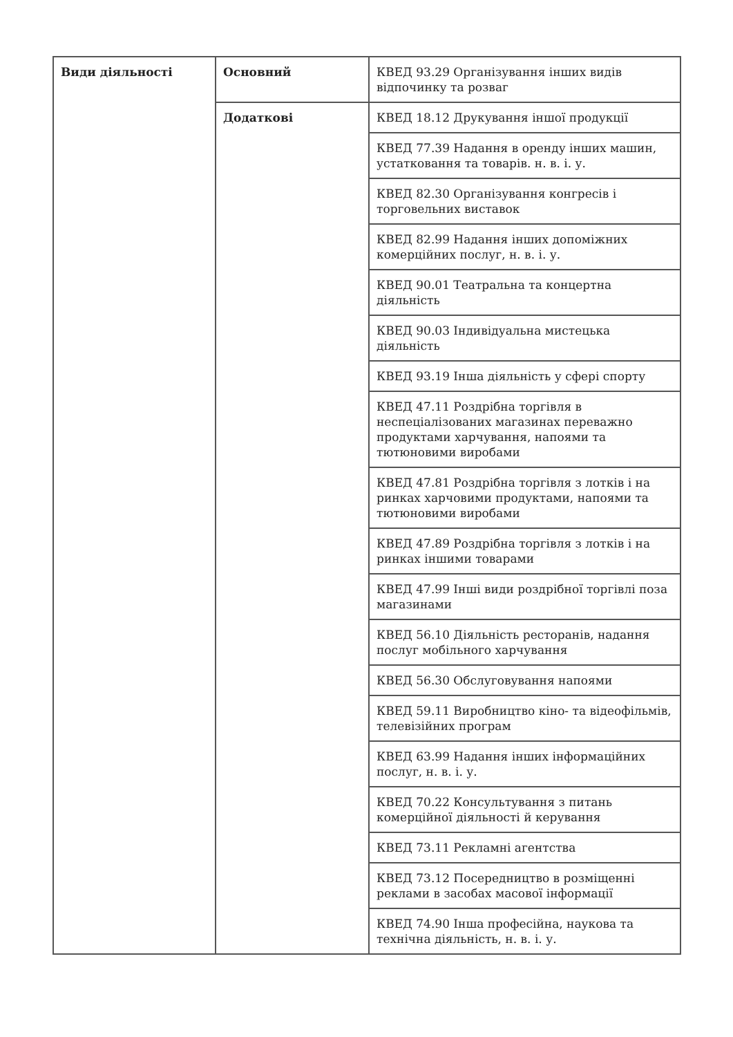| Види діяльності | Основний | КВЕД 93.29 Організування інших видів відпочинку та розваг |
| | Додаткові | КВЕД 18.12 Друкування іншої продукції |
| | | КВЕД 77.39 Надання в оренду інших машин, устатковання та товарів. н. в. і. у. |
| | | КВЕД 82.30 Організування конгресів і торговельних виставок |
| | | КВЕД 82.99 Надання інших допоміжних комерційних послуг, н. в. і. у. |
| | | КВЕД 90.01 Театральна та концертна діяльність |
| | | КВЕД 90.03 Індивідуальна мистецька діяльність |
| | | КВЕД 93.19 Інша діяльність у сфері спорту |
| | | КВЕД 47.11 Роздрібна торгівля в неспеціалізованих магазинах переважно продуктами харчування, напоями та тютюновими виробами |
| | | КВЕД 47.81 Роздрібна торгівля з лотків і на ринках харчовими продуктами, напоями та тютюновими виробами |
| | | КВЕД 47.89 Роздрібна торгівля з лотків і на ринках іншими товарами |
| | | КВЕД 47.99 Інші види роздрібної торгівлі поза магазинами |
| | | КВЕД 56.10 Діяльність ресторанів, надання послуг мобільного харчування |
| | | КВЕД 56.30 Обслуговування напоями |
| | | КВЕД 59.11 Виробництво кіно- та відеофільмів, телевізійних програм |
| | | КВЕД 63.99 Надання інших інформаційних послуг, н. в. і. у. |
| | | КВЕД 70.22 Консультування з питань комерційної діяльності й керування |
| | | КВЕД 73.11 Рекламні агентства |
| | | КВЕД 73.12 Посередництво в розміщенні реклами в засобах масової інформації |
| | | КВЕД 74.90 Інша професійна, наукова та технічна діяльність, н. в. і. у. |